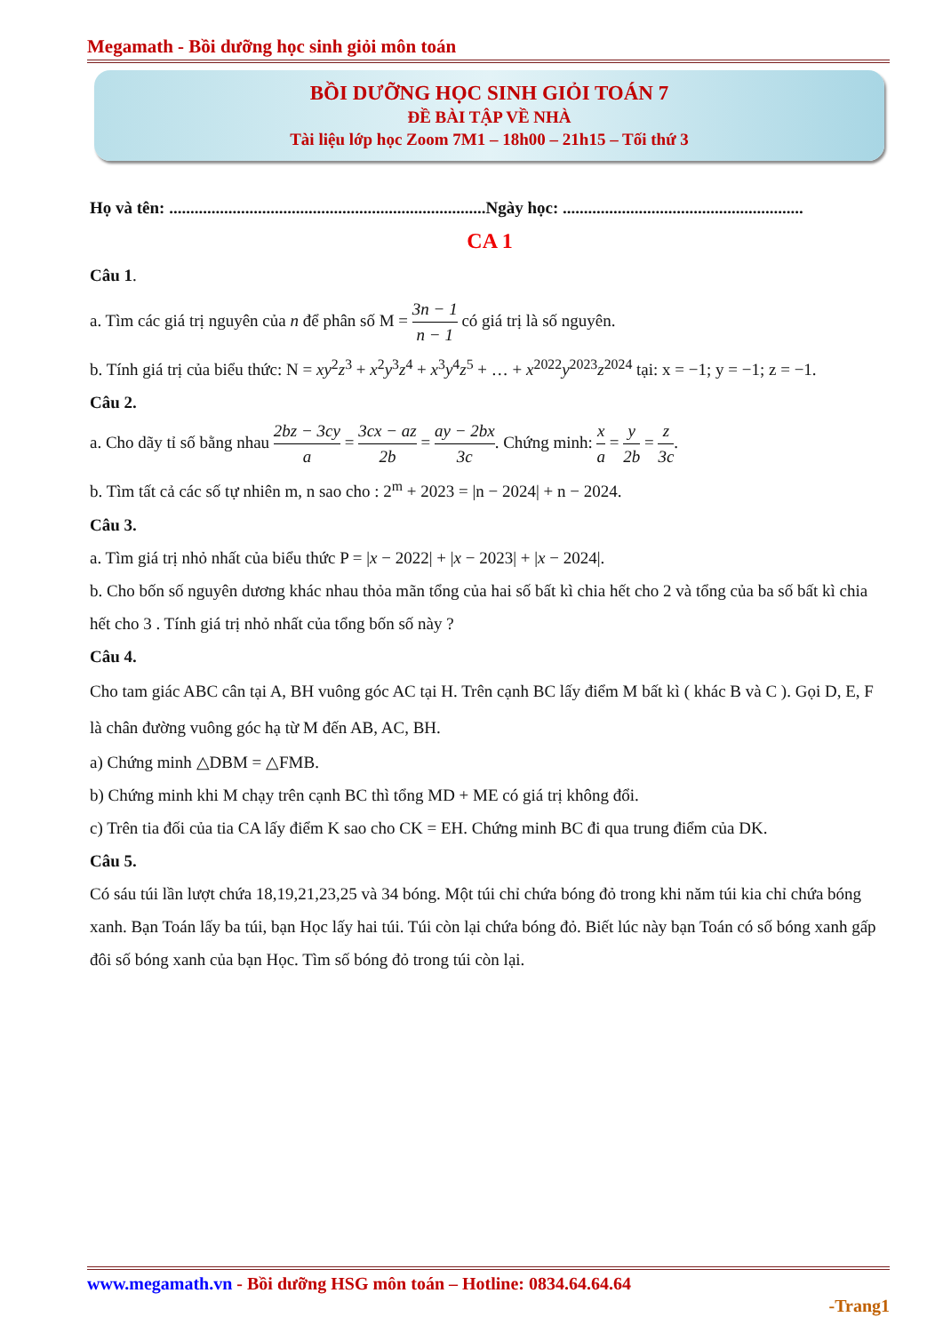Megamath - Bồi dưỡng học sinh giỏi môn toán
BỒI DƯỠNG HỌC SINH GIỎI TOÁN 7
ĐỀ BÀI TẬP VỀ NHÀ
Tài liệu lớp học Zoom 7M1 – 18h00 – 21h15 – Tối thứ 3
Họ và tên: ...........................................................................Ngày học: .........................................................
CA 1
Câu 1.
a. Tìm các giá trị nguyên của n để phân số M = 3n − 1 n − 1 có giá trị là số nguyên.
b. Tính giá trị của biểu thức: N = xy<sup>2</sup>z<sup>3</sup> + x<sup>2</sup>y<sup>3</sup>z<sup>4</sup> + x<sup>3</sup>y<sup>4</sup>z<sup>5</sup> + … + x<sup>2022</sup>y<sup>2023</sup>z<sup>2024</sup> tại: x = −1; y = −1; z = −1.
Câu 2.
a. Cho dãy tỉ số bằng nhau 2bz − 3cy a = 3cx − az 2b = ay − 2bx 3c. Chứng minh: x a = y 2b = z 3c.
b. Tìm tất cả các số tự nhiên m, n sao cho : 2<sup>m</sup> + 2023 = |n − 2024| + n − 2024.
Câu 3.
a. Tìm giá trị nhỏ nhất của biểu thức P = |x − 2022| + |x − 2023| + |x − 2024|.
b. Cho bốn số nguyên dương khác nhau thỏa mãn tổng của hai số bất kì chia hết cho 2 và tổng của ba số bất kì chia hết cho 3 . Tính giá trị nhỏ nhất của tổng bốn số này ?
Câu 4.
Cho tam giác ABC cân tại A, BH vuông góc AC tại H. Trên cạnh BC lấy điểm M bất kì ( khác B và C ). Gọi D, E, F là chân đường vuông góc hạ từ M đến AB, AC, BH.
a) Chứng minh △DBM = △FMB.
b) Chứng minh khi M chạy trên cạnh BC thì tổng MD + ME có giá trị không đổi.
c) Trên tia đối của tia CA lấy điểm K sao cho CK = EH. Chứng minh BC đi qua trung điểm của DK.
Câu 5.
Có sáu túi lần lượt chứa 18,19,21,23,25 và 34 bóng. Một túi chỉ chứa bóng đỏ trong khi năm túi kia chỉ chứa bóng xanh. Bạn Toán lấy ba túi, bạn Học lấy hai túi. Túi còn lại chứa bóng đỏ. Biết lúc này bạn Toán có số bóng xanh gấp đôi số bóng xanh của bạn Học. Tìm số bóng đỏ trong túi còn lại.
www.megamath.vn - Bồi dưỡng HSG môn toán – Hotline: 0834.64.64.64
-Trang1